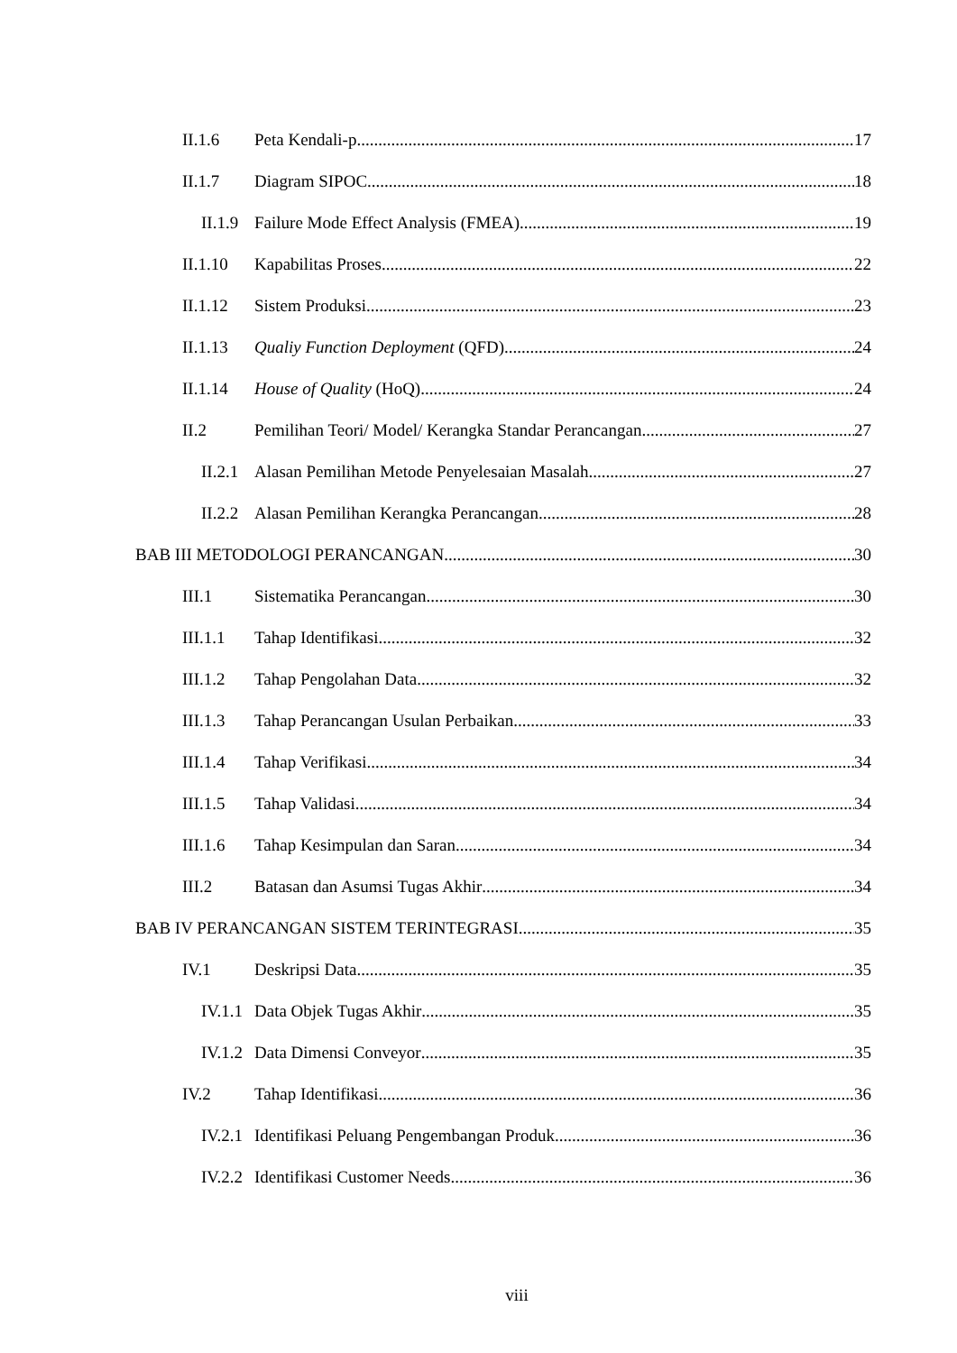II.1.6 Peta Kendali-p 17
II.1.7 Diagram SIPOC 18
II.1.9 Failure Mode Effect Analysis (FMEA) 19
II.1.10 Kapabilitas Proses 22
II.1.12 Sistem Produksi 23
II.1.13 Qualiy Function Deployment (QFD) 24
II.1.14 House of Quality (HoQ) 24
II.2 Pemilihan Teori/ Model/ Kerangka Standar Perancangan 27
II.2.1 Alasan Pemilihan Metode Penyelesaian Masalah 27
II.2.2 Alasan Pemilihan Kerangka Perancangan 28
BAB III METODOLOGI PERANCANGAN 30
III.1 Sistematika Perancangan 30
III.1.1 Tahap Identifikasi 32
III.1.2 Tahap Pengolahan Data 32
III.1.3 Tahap Perancangan Usulan Perbaikan 33
III.1.4 Tahap Verifikasi 34
III.1.5 Tahap Validasi 34
III.1.6 Tahap Kesimpulan dan Saran 34
III.2 Batasan dan Asumsi Tugas Akhir 34
BAB IV PERANCANGAN SISTEM TERINTEGRASI 35
IV.1 Deskripsi Data 35
IV.1.1 Data Objek Tugas Akhir 35
IV.1.2 Data Dimensi Conveyor 35
IV.2 Tahap Identifikasi 36
IV.2.1 Identifikasi Peluang Pengembangan Produk 36
IV.2.2 Identifikasi Customer Needs 36
viii